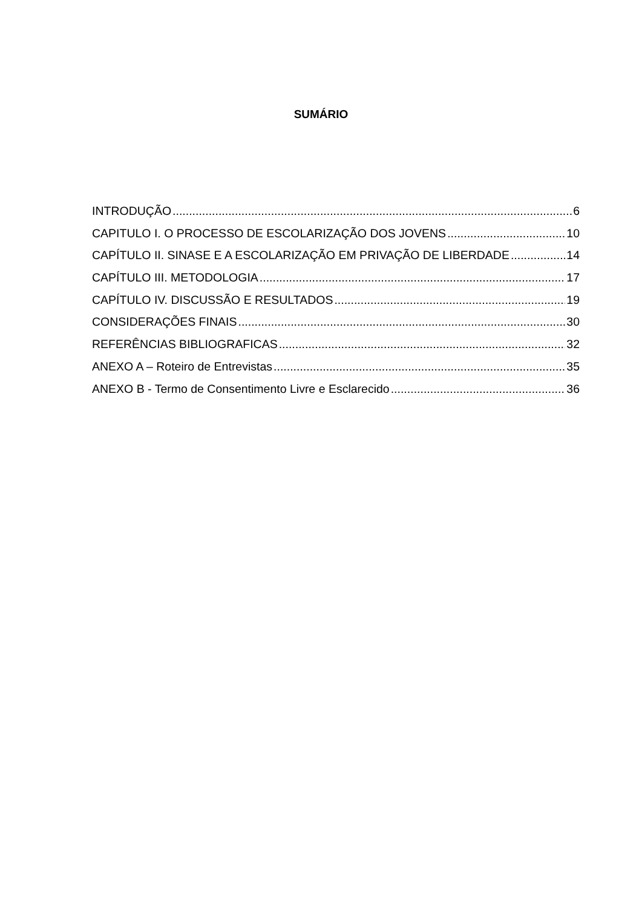SUMÁRIO
INTRODUÇÃO 6
CAPITULO I. O PROCESSO DE ESCOLARIZAÇÃO DOS JOVENS 10
CAPÍTULO II. SINASE E A ESCOLARIZAÇÃO EM PRIVAÇÃO DE LIBERDADE 14
CAPÍTULO III. METODOLOGIA 17
CAPÍTULO IV. DISCUSSÃO E RESULTADOS 19
CONSIDERAÇÕES FINAIS 30
REFERÊNCIAS BIBLIOGRAFICAS 32
ANEXO A – Roteiro de Entrevistas 35
ANEXO B - Termo de Consentimento Livre e Esclarecido 36